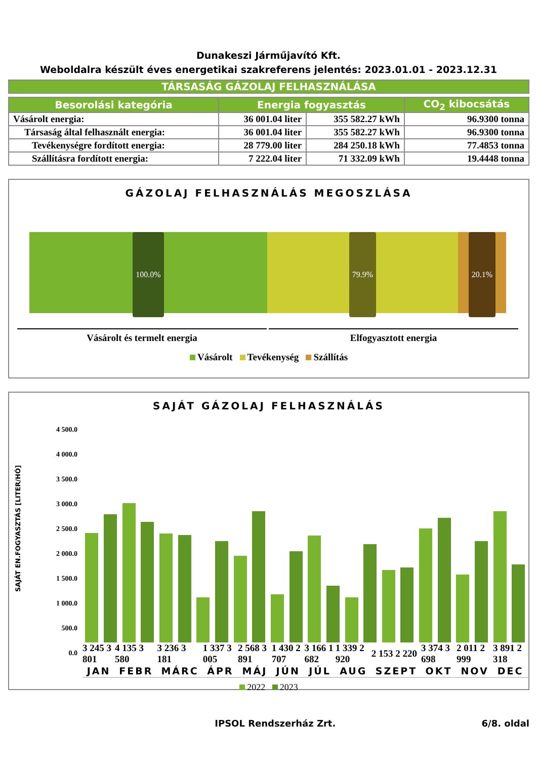Dunakeszi Járműjavító Kft.
Weboldalra készült éves energetikai szakreferens jelentés: 2023.01.01 - 2023.12.31
| TÁRSASÁG GÁZOLAJ FELHASZNÁLÁSA |
| --- |
| Besorolási kategória | Energia fogyasztás | | CO<sub>2</sub> kibocsátás |
| --- | --- | --- | --- |
| Vásárolt energia: | 36 001.04 liter | 355 582.27 kWh | 96.9300 tonna |
| Társaság által felhasznált energia: | 36 001.04 liter | 355 582.27 kWh | 96.9300 tonna |
| Tevékenységre fordított energia: | 28 779.00 liter | 284 250.18 kWh | 77.4853 tonna |
| Szállításra fordított energia: | 7 222.04 liter | 71 332.09 kWh | 19.4448 tonna |
GÁZOLAJ FELHASZNÁLÁS MEGOSZLÁSA
100.0% 79.9% 20.1%
Vásárolt és termelt energia Elfogyasztott energia
Vásárolt Tevékenység Szállítás
SAJÁT GÁZOLAJ FELHASZNÁLÁS
SAJÁT EN.FOGYASZTÁS [LITER/HÓ]
4 500.0
4 000.0
3 500.0
3 000.0
2 500.0
2 000.0
1 500.0
1 000.0
500.0
0.0
| 3 245 3 801 | 4 135 3 580 | 3 236 3 181 | 1 337 3 005 | 2 568 3 891 | 1 430 2 707 | 3 166 1 682 | 1 339 2 920 | 2 153 2 220 | 3 374 3 698 | 2 011 2 999 | 3 891 2 318 |
| JAN | FEBR | MÁRC | ÁPR | MÁJ | JÚN | JÚL | AUG | SZEPT | OKT | NOV | DEC |
2022 2023
IPSOL Rendszerház Zrt. 6/8. oldal